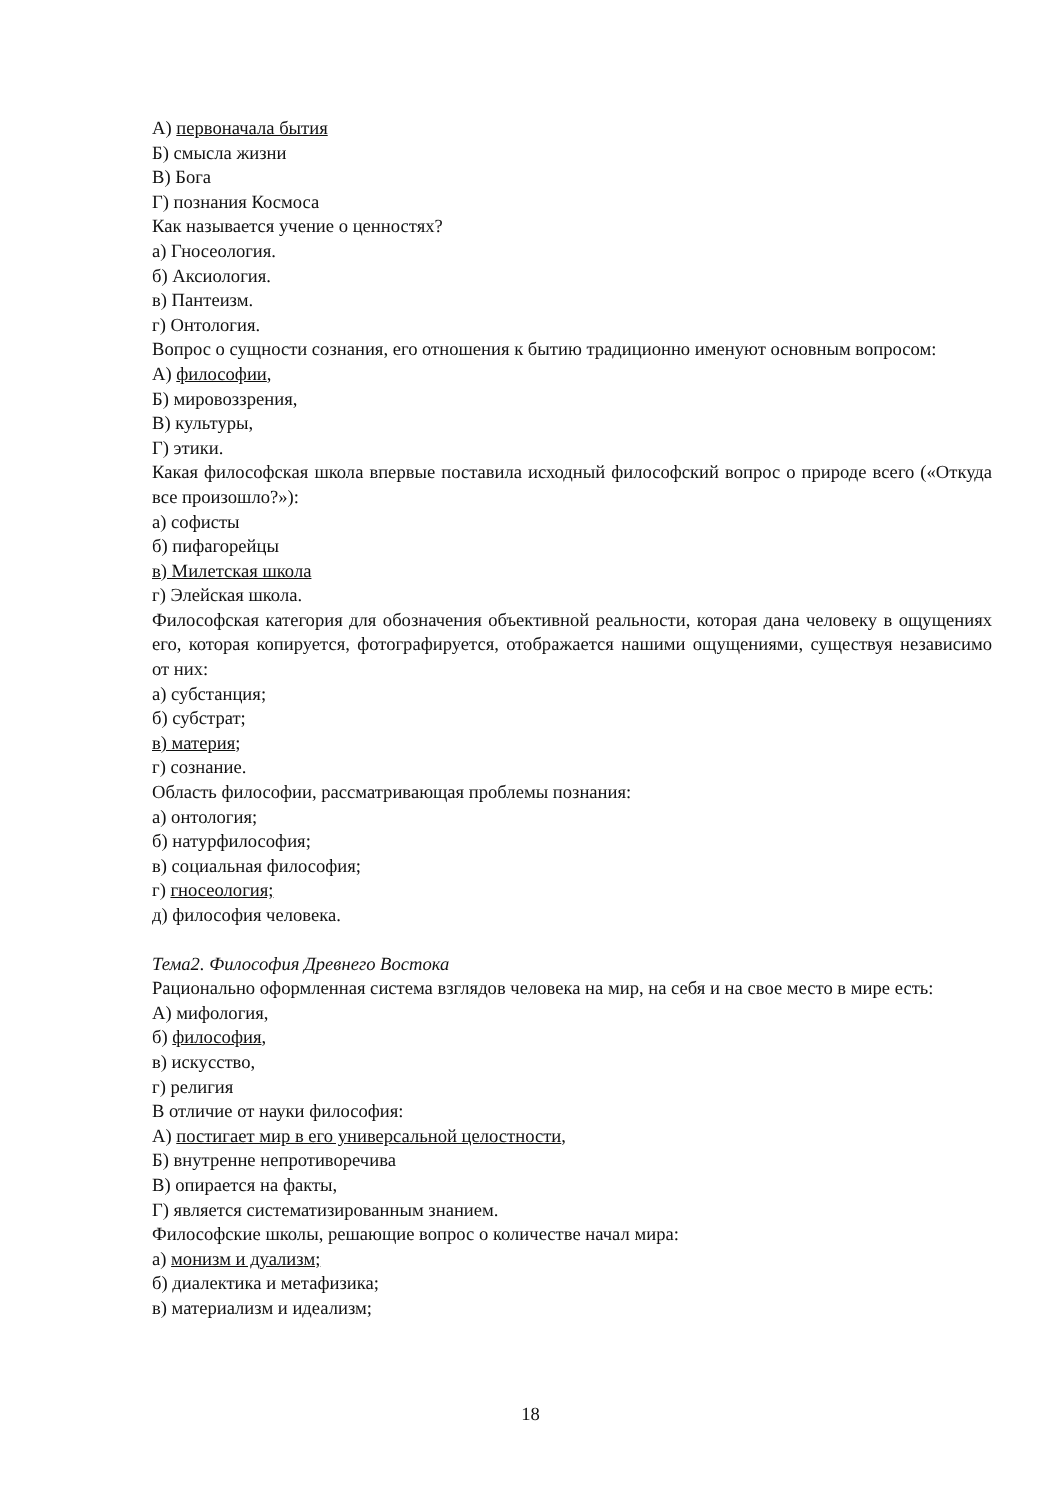А) первоначала бытия
Б) смысла жизни
В) Бога
Г) познания Космоса
Как называется учение о ценностях?
а) Гносеология.
б) Аксиология.
в) Пантеизм.
г) Онтология.
Вопрос о сущности сознания, его отношения к бытию традиционно именуют основным вопросом:
А) философии,
Б) мировоззрения,
В) культуры,
Г) этики.
Какая философская школа впервые поставила исходный философский вопрос о природе всего («Откуда все произошло?»):
а) софисты
б) пифагорейцы
в) Милетская школа
г) Элейская школа.
Философская категория для обозначения объективной реальности, которая дана человеку в ощущениях его, которая копируется, фотографируется, отображается нашими ощущениями, существуя независимо от них:
а) субстанция;
б) субстрат;
в) материя;
г) сознание.
Область философии, рассматривающая проблемы познания:
а) онтология;
б) натурфилософия;
в) социальная философия;
г) гносеология;
д) философия человека.
Тема2. Философия Древнего Востока
Рационально оформленная система взглядов человека на мир, на себя и на свое место в мире есть:
А) мифология,
б) философия,
в) искусство,
г) религия
В отличие от науки философия:
А) постигает мир в его универсальной целостности,
Б) внутренне непротиворечива
В) опирается на факты,
Г) является систематизированным знанием.
Философские школы, решающие вопрос о количестве начал мира:
а) монизм и дуализм;
б) диалектика и метафизика;
в) материализм и идеализм;
18